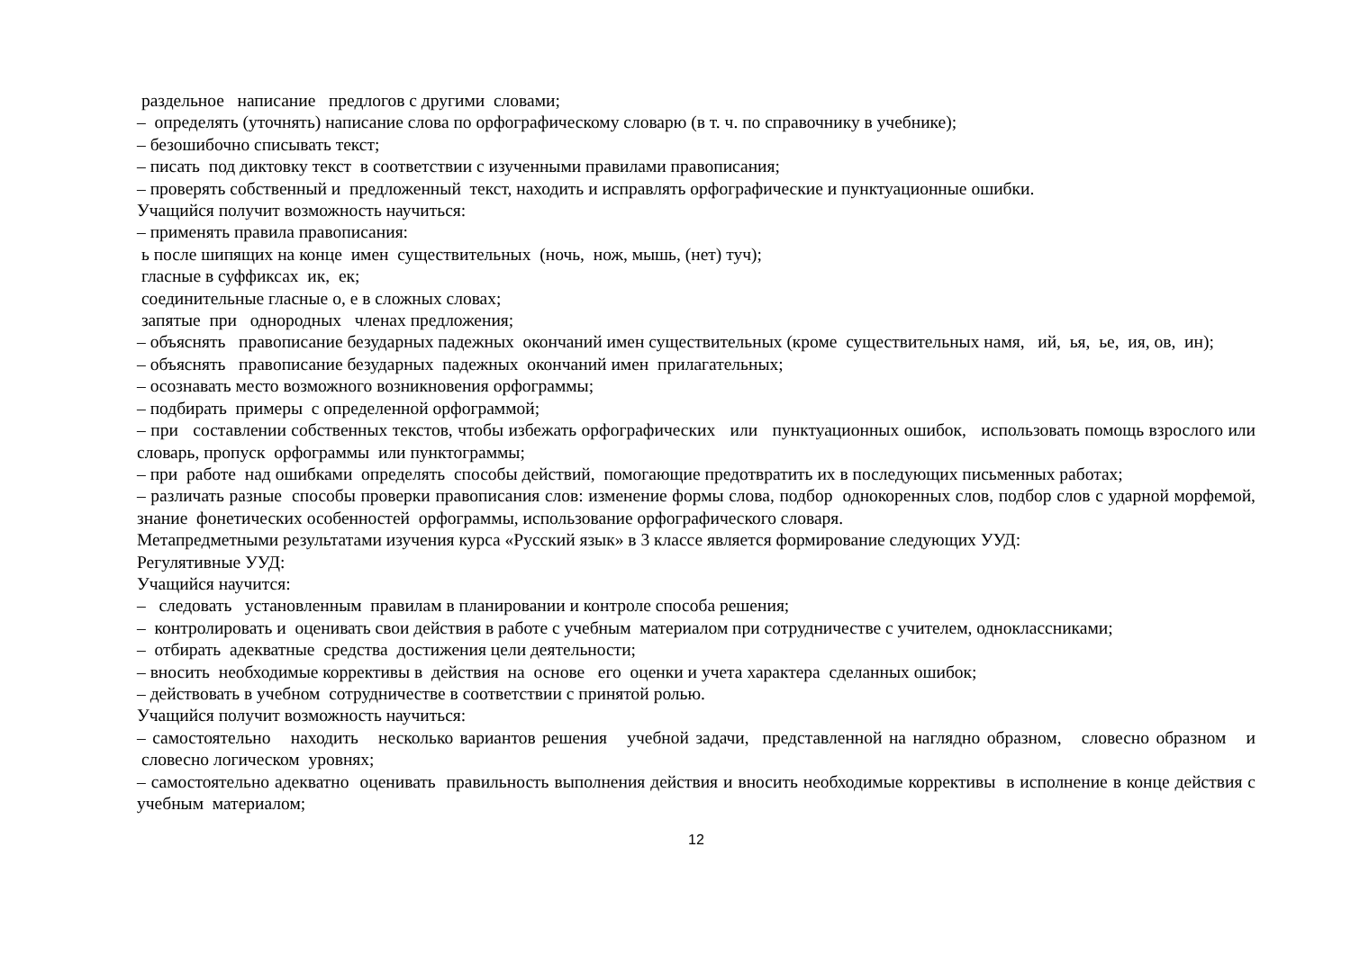раздельное написание предлогов с другими словами;
– определять (уточнять) написание слова по орфографическому словарю (в т. ч. по справочнику в учебнике);
– безошибочно списывать текст;
– писать под диктовку текст в соответствии с изученными правилами правописания;
– проверять собственный и предложенный текст, находить и исправлять орфографические и пунктуационные ошибки.
Учащийся получит возможность научиться:
– применять правила правописания:
ь после шипящих на конце имен существительных (ночь, нож, мышь, (нет) туч);
гласные в суффиксах ик, ек;
соединительные гласные о, е в сложных словах;
запятые при однородных членах предложения;
– объяснять правописание безударных падежных окончаний имен существительных (кроме существительных намя, ий, ья, ье, ия, ов, ин);
– объяснять правописание безударных падежных окончаний имен прилагательных;
– осознавать место возможного возникновения орфограммы;
– подбирать примеры с определенной орфограммой;
– при составлении собственных текстов, чтобы избежать орфографических или пунктуационных ошибок, использовать помощь взрослого или словарь, пропуск орфограммы или пунктограммы;
– при работе над ошибками определять способы действий, помогающие предотвратить их в последующих письменных работах;
– различать разные способы проверки правописания слов: изменение формы слова, подбор однокоренных слов, подбор слов с ударной морфемой, знание фонетических особенностей орфограммы, использование орфографического словаря.
Метапредметными результатами изучения курса «Русский язык» в 3 классе является формирование следующих УУД:
Регулятивные УУД:
Учащийся научится:
– следовать установленным правилам в планировании и контроле способа решения;
– контролировать и оценивать свои действия в работе с учебным материалом при сотрудничестве с учителем, одноклассниками;
– отбирать адекватные средства достижения цели деятельности;
– вносить необходимые коррективы в действия на основе его оценки и учета характера сделанных ошибок;
– действовать в учебном сотрудничестве в соответствии с принятой ролью.
Учащийся получит возможность научиться:
– самостоятельно находить несколько вариантов решения учебной задачи, представленной на наглядно образном, словесно образном и словесно логическом уровнях;
– самостоятельно адекватно оценивать правильность выполнения действия и вносить необходимые коррективы в исполнение в конце действия с учебным материалом;
12